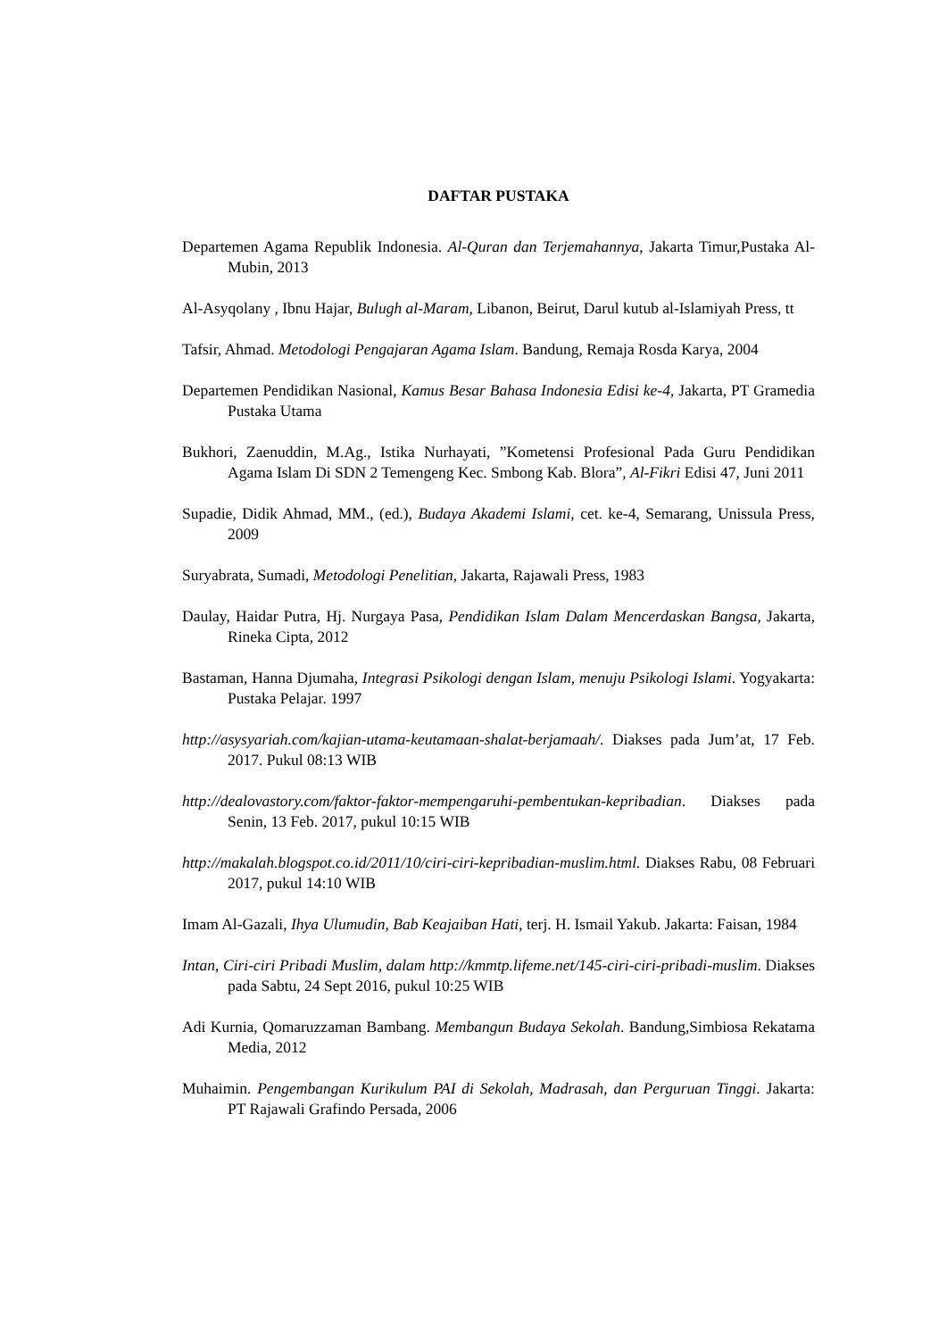DAFTAR PUSTAKA
Departemen Agama Republik Indonesia. Al-Quran dan Terjemahannya, Jakarta Timur,Pustaka Al-Mubin, 2013
Al-Asyqolany , Ibnu Hajar, Bulugh al-Maram, Libanon, Beirut, Darul kutub al-Islamiyah Press, tt
Tafsir, Ahmad. Metodologi Pengajaran Agama Islam. Bandung, Remaja Rosda Karya, 2004
Departemen Pendidikan Nasional, Kamus Besar Bahasa Indonesia Edisi ke-4, Jakarta, PT Gramedia Pustaka Utama
Bukhori, Zaenuddin, M.Ag., Istika Nurhayati, ”Kometensi Profesional Pada Guru Pendidikan Agama Islam Di SDN 2 Temengeng Kec. Smbong Kab. Blora”, Al-Fikri Edisi 47, Juni 2011
Supadie, Didik Ahmad, MM., (ed.), Budaya Akademi Islami, cet. ke-4, Semarang, Unissula Press, 2009
Suryabrata, Sumadi, Metodologi Penelitian, Jakarta, Rajawali Press, 1983
Daulay, Haidar Putra, Hj. Nurgaya Pasa, Pendidikan Islam Dalam Mencerdaskan Bangsa, Jakarta, Rineka Cipta, 2012
Bastaman, Hanna Djumaha, Integrasi Psikologi dengan Islam, menuju Psikologi Islami. Yogyakarta: Pustaka Pelajar. 1997
http://asysyariah.com/kajian-utama-keutamaan-shalat-berjamaah/. Diakses pada Jum’at, 17 Feb. 2017. Pukul 08:13 WIB
http://dealovastory.com/faktor-faktor-mempengaruhi-pembentukan-kepribadian. Diakses pada Senin, 13 Feb. 2017, pukul 10:15 WIB
http://makalah.blogspot.co.id/2011/10/ciri-ciri-kepribadian-muslim.html. Diakses Rabu, 08 Februari 2017, pukul 14:10 WIB
Imam Al-Gazali, Ihya Ulumudin, Bab Keajaiban Hati, terj. H. Ismail Yakub. Jakarta: Faisan, 1984
Intan, Ciri-ciri Pribadi Muslim, dalam http://kmmtp.lifeme.net/145-ciri-ciri-pribadi-muslim. Diakses pada Sabtu, 24 Sept 2016, pukul 10:25 WIB
Adi Kurnia, Qomaruzzaman Bambang. Membangun Budaya Sekolah. Bandung,Simbiosa Rekatama Media, 2012
Muhaimin. Pengembangan Kurikulum PAI di Sekolah, Madrasah, dan Perguruan Tinggi. Jakarta: PT Rajawali Grafindo Persada, 2006